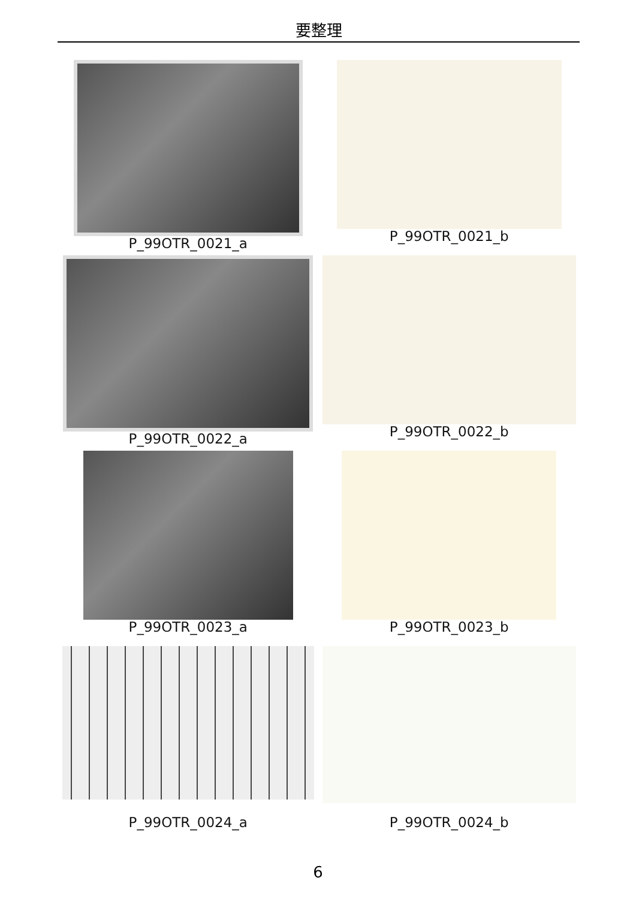要整理
P_99OTR_0021_a
P_99OTR_0021_b
P_99OTR_0022_a
P_99OTR_0022_b
P_99OTR_0023_a
P_99OTR_0023_b
P_99OTR_0024_a
P_99OTR_0024_b
6